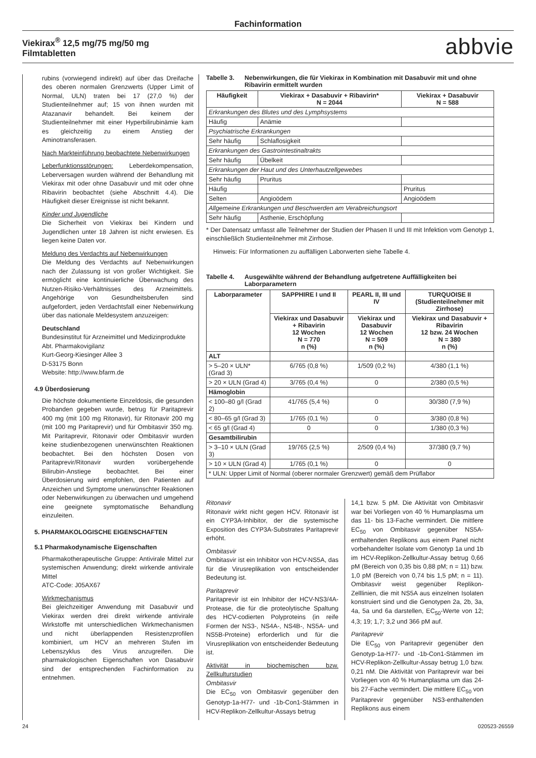Fachinformation
Viekirax<sup>®</sup> 12,5 mg/75 mg/50 mg
Filmtabletten
abbvie
rubins (vorwiegend indirekt) auf über das Dreifache des oberen normalen Grenzwerts (Upper Limit of Normal, ULN) traten bei 17 (27,0 %) der Studienteilnehmer auf; 15 von ihnen wurden mit Atazanavir behandelt. Bei keinem der Studienteilnehmer mit einer Hyperbilirubinämie kam es gleichzeitig zu einem Anstieg der Aminotransferasen.
Nach Markteinführung beobachtete Nebenwirkungen
Leberfunktionsstörungen: Leberdekompensation, Leberversagen wurden während der Behandlung mit Viekirax mit oder ohne Dasabuvir und mit oder ohne Ribavirin beobachtet (siehe Abschnitt 4.4). Die Häufigkeit dieser Ereignisse ist nicht bekannt.
Kinder und Jugendliche
Die Sicherheit von Viekirax bei Kindern und Jugendlichen unter 18 Jahren ist nicht erwiesen. Es liegen keine Daten vor.
Meldung des Verdachts auf Nebenwirkungen
Die Meldung des Verdachts auf Nebenwirkungen nach der Zulassung ist von großer Wichtigkeit. Sie ermöglicht eine kontinuierliche Überwachung des Nutzen-Risiko-Verhältnisses des Arzneimittels. Angehörige von Gesundheitsberufen sind aufgefordert, jeden Verdachtsfall einer Nebenwirkung über das nationale Meldesystem anzuzeigen:
Deutschland
Bundesinstitut für Arzneimittel und Medizinprodukte
Abt. Pharmakovigilanz
Kurt-Georg-Kiesinger Allee 3
D-53175 Bonn
Website: http://www.bfarm.de
4.9 Überdosierung
Die höchste dokumentierte Einzeldosis, die gesunden Probanden gegeben wurde, betrug für Paritaprevir 400 mg (mit 100 mg Ritonavir), für Ritonavir 200 mg (mit 100 mg Paritaprevir) und für Ombitasvir 350 mg. Mit Paritaprevir, Ritonavir oder Ombitasvir wurden keine studienbezogenen unerwünschten Reaktionen beobachtet. Bei den höchsten Dosen von Paritaprevir/Ritonavir wurden vorübergehende Bilirubin-Anstiege beobachtet. Bei einer Überdosierung wird empfohlen, den Patienten auf Anzeichen und Symptome unerwünschter Reaktionen oder Nebenwirkungen zu überwachen und umgehend eine geeignete symptomatische Behandlung einzuleiten.
5. PHARMAKOLOGISCHE EIGENSCHAFTEN
5.1 Pharmakodynamische Eigenschaften
Pharmakotherapeutische Gruppe: Antivirale Mittel zur systemischen Anwendung; direkt wirkende antivirale Mittel
ATC-Code: J05AX67
Wirkmechanismus
Bei gleichzeitiger Anwendung mit Dasabuvir und Viekirax werden drei direkt wirkende antivirale Wirkstoffe mit unterschiedlichen Wirkmechanismen und nicht überlappenden Resistenzprofilen kombiniert, um HCV an mehreren Stufen im Lebenszyklus des Virus anzugreifen. Die pharmakologischen Eigenschaften von Dasabuvir sind der entsprechenden Fachinformation zu entnehmen.
Tabelle 3. Nebenwirkungen, die für Viekirax in Kombination mit Dasabuvir mit und ohne Ribavirin ermittelt wurden
| Häufigkeit | Viekirax + Dasabuvir + Ribavirin* N = 2044 | Viekirax + Dasabuvir N = 588 |
| --- | --- | --- |
| Erkrankungen des Blutes und des Lymphsystems | | |
| Häufig | Anämie | |
| Psychiatrische Erkrankungen | | |
| Sehr häufig | Schlaflosigkeit | |
| Erkrankungen des Gastrointestinaltrakts | | |
| Sehr häufig | Übelkeit | |
| Erkrankungen der Haut und des Unterhautzellgewebes | | |
| Sehr häufig | Pruritus | |
| Häufig | | Pruritus |
| Selten | Angioödem | Angioödem |
| Allgemeine Erkrankungen und Beschwerden am Verabreichungsort | | |
| Sehr häufig | Asthenie, Erschöpfung | |
* Der Datensatz umfasst alle Teilnehmer der Studien der Phasen II und III mit Infektion vom Genotyp 1, einschließlich Studienteilnehmer mit Zirrhose.
Hinweis: Für Informationen zu auffälligen Laborwerten siehe Tabelle 4.
Tabelle 4. Ausgewählte während der Behandlung aufgetretene Auffälligkeiten bei Laborparametern
| Laborparameter | SAPPHIRE I und II | PEARL II, III und IV | TURQUOISE II (Studienteilnehmer mit Zirrhose) |
| --- | --- | --- | --- |
| | Viekirax und Dasabuvir + Ribavirin 12 Wochen N = 770 n (%) | Viekirax und Dasabuvir 12 Wochen N = 509 n (%) | Viekirax und Dasabuvir + Ribavirin 12 bzw. 24 Wochen N = 380 n (%) |
| ALT | | | |
| > 5–20 × ULN* (Grad 3) | 6/765 (0,8 %) | 1/509 (0,2 %) | 4/380 (1,1 %) |
| > 20 × ULN (Grad 4) | 3/765 (0,4 %) | 0 | 2/380 (0,5 %) |
| Hämoglobin | | | |
| < 100–80 g/l (Grad 2) | 41/765 (5,4 %) | 0 | 30/380 (7,9 %) |
| < 80–65 g/l (Grad 3) | 1/765 (0,1 %) | 0 | 3/380 (0,8 %) |
| < 65 g/l (Grad 4) | 0 | 0 | 1/380 (0,3 %) |
| Gesamtbilirubin | | | |
| > 3–10 × ULN (Grad 3) | 19/765 (2,5 %) | 2/509 (0,4 %) | 37/380 (9,7 %) |
| > 10 × ULN (Grad 4) | 1/765 (0,1 %) | 0 | 0 |
| * ULN: Upper Limit of Normal (oberer normaler Grenzwert) gemäß dem Prüflabor | | | |
Ritonavir
Ritonavir wirkt nicht gegen HCV. Ritonavir ist ein CYP3A-Inhibitor, der die systemische Exposition des CYP3A-Substrates Paritaprevir erhöht.
Ombitasvir
Ombitasvir ist ein Inhibitor von HCV-NS5A, das für die Virusreplikation von entscheidender Bedeutung ist.
Paritaprevir
Paritaprevir ist ein Inhibitor der HCV-NS3/4A-Protease, die für die proteolytische Spaltung des HCV-codierten Polyproteins (in reife Formen der NS3-, NS4A-, NS4B-, NS5A- und NS5B-Proteine) erforderlich und für die Virusreplikation von entscheidender Bedeutung ist.
Aktivität in biochemischen bzw. Zellkulturstudien
Ombitasvir
Die EC<sub>50</sub> von Ombitasvir gegenüber den Genotyp-1a-H77- und -1b-Con1-Stämmen in HCV-Replikon-Zellkultur-Assays betrug
14,1 bzw. 5 pM. Die Aktivität von Ombitasvir war bei Vorliegen von 40 % Humanplasma um das 11- bis 13-Fache vermindert. Die mittlere EC<sub>50</sub> von Ombitasvir gegenüber NS5A-enthaltenden Replikons aus einem Panel nicht vorbehandelter Isolate vom Genotyp 1a und 1b im HCV-Replikon-Zellkultur-Assay betrug 0,66 pM (Bereich von 0,35 bis 0,88 pM; n = 11) bzw. 1,0 pM (Bereich von 0,74 bis 1,5 pM; n = 11). Ombitasvir weist gegenüber Replikon-Zelllinien, die mit NS5A aus einzelnen Isolaten konstruiert sind und die Genotypen 2a, 2b, 3a, 4a, 5a und 6a darstellen, EC<sub>50</sub>-Werte von 12; 4,3; 19; 1,7; 3,2 und 366 pM auf.
Paritaprevir
Die EC<sub>50</sub> von Paritaprevir gegenüber den Genotyp-1a-H77- und -1b-Con1-Stämmen im HCV-Replikon-Zellkultur-Assay betrug 1,0 bzw. 0,21 nM. Die Aktivität von Paritaprevir war bei Vorliegen von 40 % Humanplasma um das 24- bis 27-Fache vermindert. Die mittlere EC<sub>50</sub> von Paritaprevir gegenüber NS3-enthaltenden Replikons aus einem
24 020523-26559